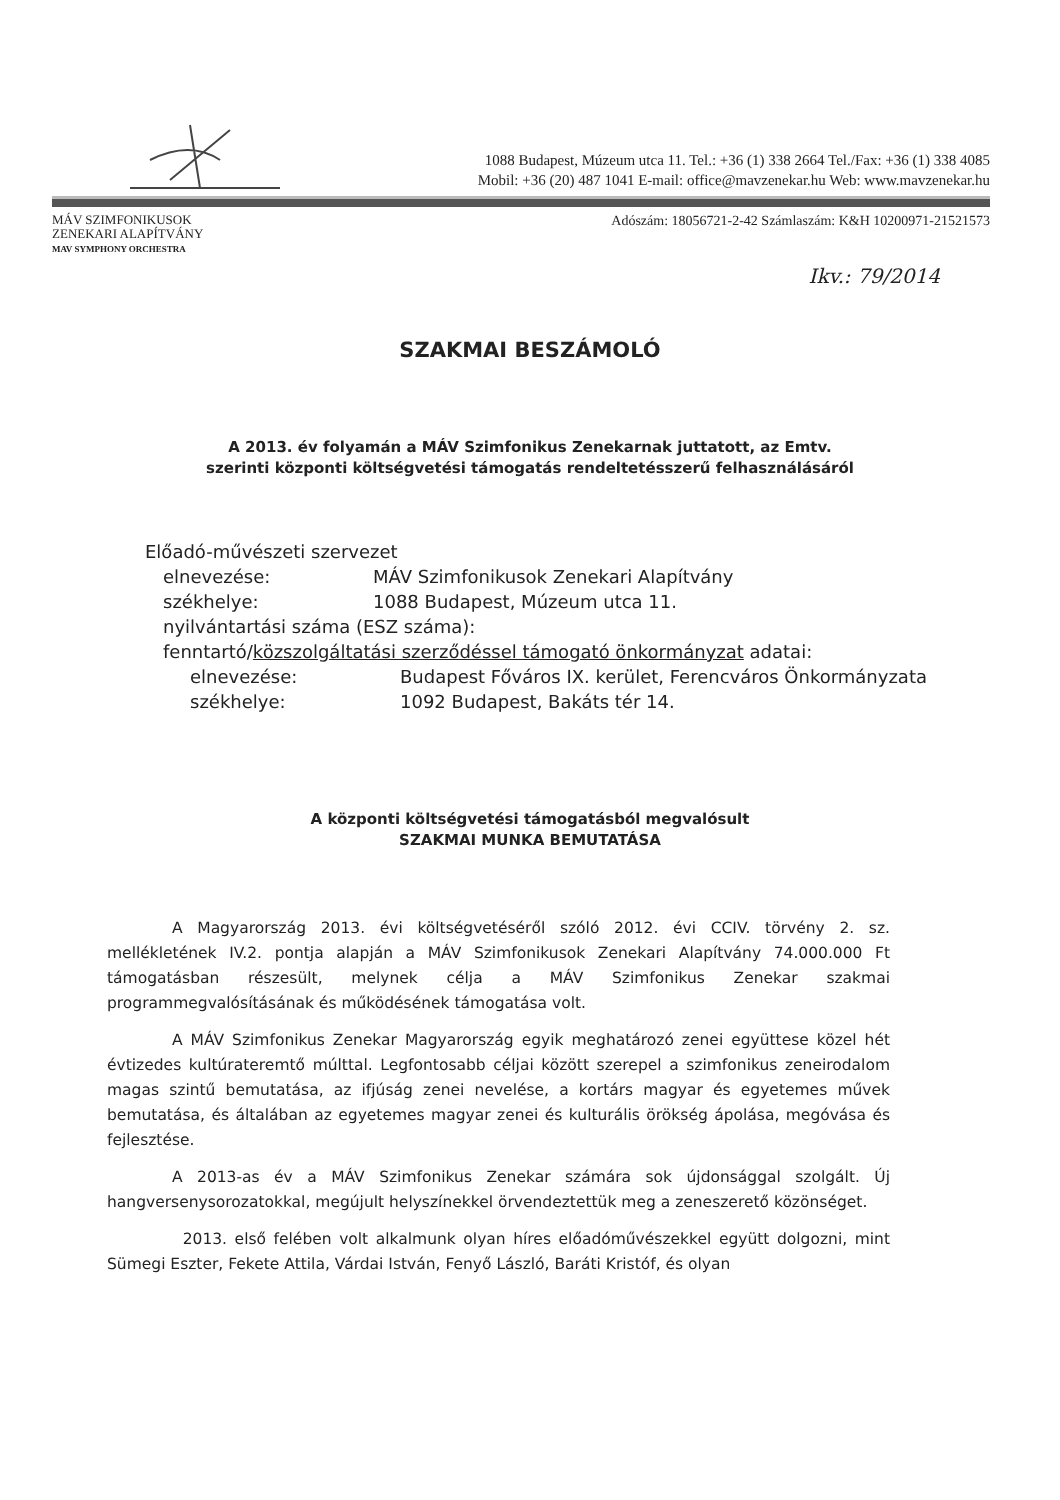1088 Budapest, Múzeum utca 11. Tel.: +36 (1) 338 2664 Tel./Fax: +36 (1) 338 4085
Mobil: +36 (20) 487 1041 E-mail: office@mavzenekar.hu Web: www.mavzenekar.hu
MÁV SZIMFONIKUSOK
ZENEKARI ALAPÍTVÁNY
MAV SYMPHONY ORCHESTRA
Adószám: 18056721-2-42 Számlaszám: K&H 10200971-21521573
Ikv.: 79/2014
SZAKMAI BESZÁMOLÓ
A 2013. év folyamán a MÁV Szimfonikus Zenekarnak juttatott, az Emtv.
szerinti központi költségvetési támogatás rendeltetésszerű felhasználásáról
Előadó-művészeti szervezet
elnevezése: MÁV Szimfonikusok Zenekari Alapítvány
székhelye: 1088 Budapest, Múzeum utca 11.
nyilvántartási száma (ESZ száma):
fenntartó/közszolgáltatási szerződéssel támogató önkormányzat adatai:
elnevezése: Budapest Főváros IX. kerület, Ferencváros Önkormányzata
székhelye: 1092 Budapest, Bakáts tér 14.
A központi költségvetési támogatásból megvalósult
SZAKMAI MUNKA BEMUTATÁSA
A Magyarország 2013. évi költségvetéséről szóló 2012. évi CCIV. törvény 2. sz. mellékletének IV.2. pontja alapján a MÁV Szimfonikusok Zenekari Alapítvány 74.000.000 Ft támogatásban részesült, melynek célja a MÁV Szimfonikus Zenekar szakmai programmegvalósításának és működésének támogatása volt.
A MÁV Szimfonikus Zenekar Magyarország egyik meghatározó zenei együttese közel hét évtizedes kultúrateremtő múlttal. Legfontosabb céljai között szerepel a szimfonikus zeneirodalom magas szintű bemutatása, az ifjúság zenei nevelése, a kortárs magyar és egyetemes művek bemutatása, és általában az egyetemes magyar zenei és kulturális örökség ápolása, megóvása és fejlesztése.
A 2013-as év a MÁV Szimfonikus Zenekar számára sok újdonsággal szolgált. Új hangversenysorozatokkal, megújult helyszínekkel örvendeztettük meg a zeneszerető közönséget.
2013. első felében volt alkalmunk olyan híres előadóművészekkel együtt dolgozni, mint Sümegi Eszter, Fekete Attila, Várdai István, Fenyő László, Baráti Kristóf, és olyan